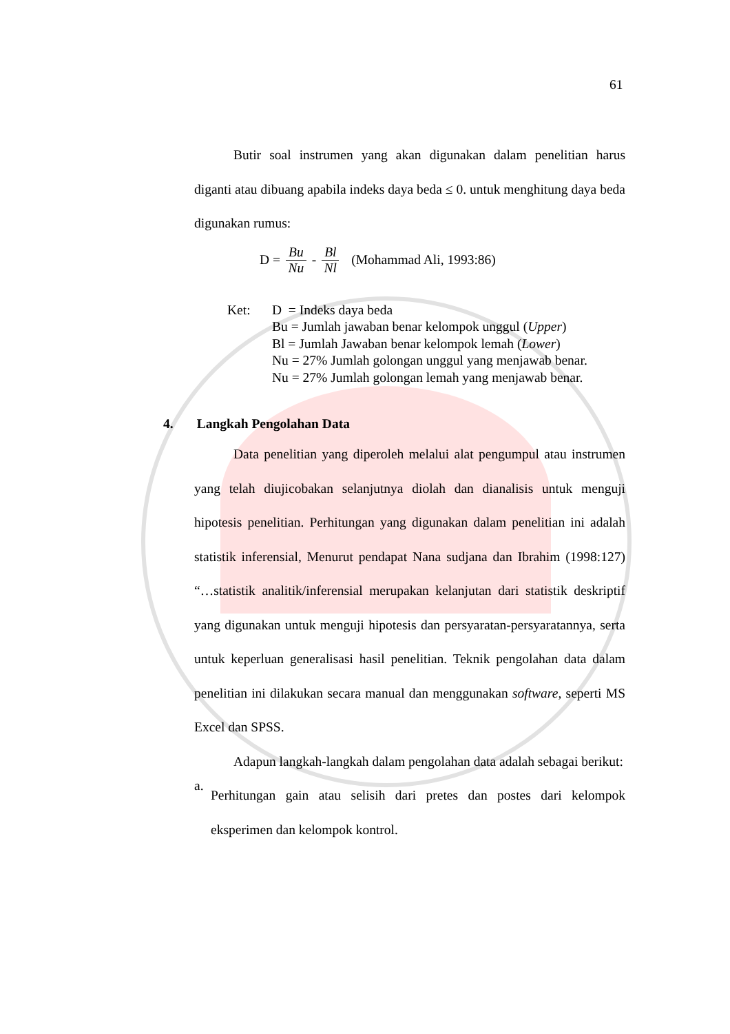61
Butir soal instrumen yang akan digunakan dalam penelitian harus diganti atau dibuang apabila indeks daya beda ≤ 0. untuk menghitung daya beda digunakan rumus:
D = Bu Nu - Bl Nl (Mohammad Ali, 1993:86)
Ket: D = Indeks daya beda
Bu = Jumlah jawaban benar kelompok unggul (Upper)
Bl = Jumlah Jawaban benar kelompok lemah (Lower)
Nu = 27% Jumlah golongan unggul yang menjawab benar.
Nu = 27% Jumlah golongan lemah yang menjawab benar.
4. Langkah Pengolahan Data
Data penelitian yang diperoleh melalui alat pengumpul atau instrumen yang telah diujicobakan selanjutnya diolah dan dianalisis untuk menguji hipotesis penelitian. Perhitungan yang digunakan dalam penelitian ini adalah statistik inferensial, Menurut pendapat Nana sudjana dan Ibrahim (1998:127) “…statistik analitik/inferensial merupakan kelanjutan dari statistik deskriptif yang digunakan untuk menguji hipotesis dan persyaratan-persyaratannya, serta untuk keperluan generalisasi hasil penelitian. Teknik pengolahan data dalam penelitian ini dilakukan secara manual dan menggunakan software, seperti MS Excel dan SPSS.
Adapun langkah-langkah dalam pengolahan data adalah sebagai berikut:
a.
Perhitungan gain atau selisih dari pretes dan postes dari kelompok eksperimen dan kelompok kontrol.